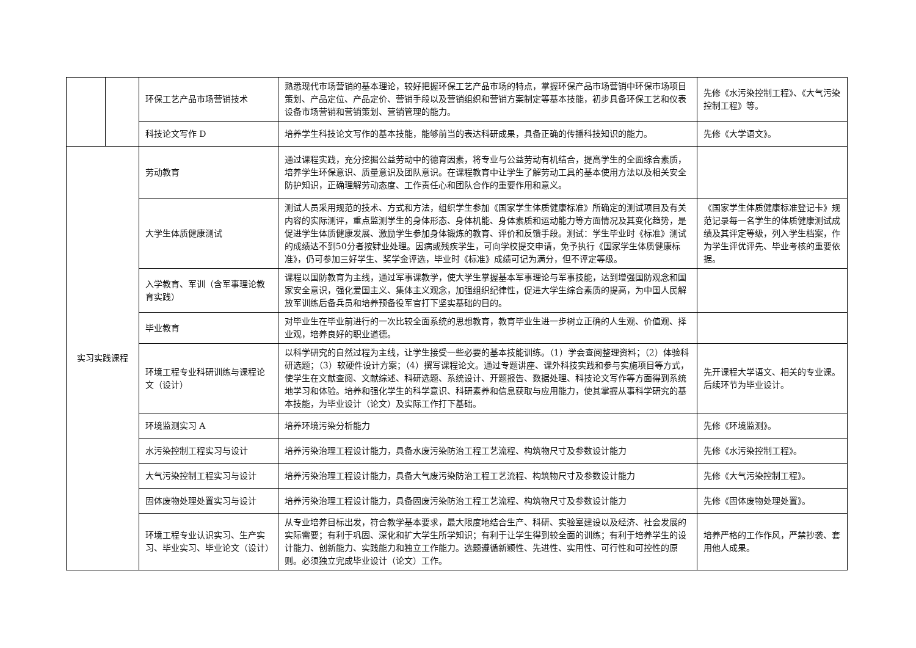| | | 环保工艺产品市场营销技术 | 熟悉现代市场营销的基本理论，较好把握环保工艺产品市场的特点，掌握环保产品市场营销中环保市场项目策划、产品定位、产品定价、营销手段以及营销组织和营销方案制定等基本技能，初步具备环保工艺和仪表设备市场营销和营销策划、营销管理的能力。 | 先修《水污染控制工程》、《大气污染控制工程》等。 |
| | | 科技论文写作 D | 培养学生科技论文写作的基本技能，能够前当的表达科研成果，具备正确的传播科技知识的能力。 | 先修《大学语文》。 |
| 实习实践课程 | | 劳动教育 | 通过课程实践，充分挖掘公益劳动中的德育因素，将专业与公益劳动有机结合，提高学生的全面综合素质，培养学生环保意识、质量意识及团队意识。在课程教育中让学生了解劳动工具的基本使用方法以及相关安全防护知识，正确理解劳动态度、工作责任心和团队合作的重要作用和意义。 | |
| | | 大学生体质健康测试 | 测试人员采用规范的技术、方式和方法，组织学生参加《国家学生体质健康标准》所确定的测试项目及有关内容的实际测评，重点监测学生的身体形态、身体机能、身体素质和运动能力等方面情况及其变化趋势，是促进学生体质健康发展、激励学生参加身体锻炼的教育、评价和反馈手段。测试：学生毕业时《标准》测试的成绩达不到50分者按肄业处理。因病或残疾学生，可向学校提交申请，免予执行《国家学生体质健康标准》，仍可参加三好学生、奖学金评选，毕业时《标准》成绩可记为满分，但不评定等级。 | 《国家学生体质健康标准登记卡》规范记录每一名学生的体质健康测试成绩及其评定等级，列入学生档案，作为学生评优评先、毕业考核的重要依据。 |
| | | 入学教育、军训（含军事理论教育实践） | 课程以国防教育为主线，通过军事课教学，使大学生掌握基本军事理论与军事技能，达到增强国防观念和国家安全意识，强化爱国主义、集体主义观念，加强组织纪律性，促进大学生综合素质的提高，为中国人民解放军训练后备兵员和培养预备役军官打下坚实基础的目的。 | |
| | | 毕业教育 | 对毕业生在毕业前进行的一次比较全面系统的思想教育，教育毕业生进一步树立正确的人生观、价值观、择业观，培养良好的职业道德。 | |
| | | 环境工程专业科研训练与课程论文（设计） | 以科学研究的自然过程为主线，让学生接受一些必要的基本技能训练。（1）学会查阅整理资料；（2）体验科研选题；（3）软硬件设计方案；（4）撰写课程论文。通过专题讲座、课外科技实践和参与实施项目等方式，使学生在文献查阅、文献综述、科研选题、系统设计、开题报告、数据处理、科技论文写作等方面得到系统地学习和体验。培养和强化学生的科学意识、科研素养和信息获取与应用能力，使其掌握从事科学研究的基本技能，为毕业设计（论文）及实际工作打下基础。 | 先开课程大学语文、相关的专业课。后续环节为毕业设计。 |
| | | 环境监测实习 A | 培养环境污染分析能力 | 先修《环境监测》。 |
| | | 水污染控制工程实习与设计 | 培养污染治理工程设计能力，具备水废污染防治工程工艺流程、构筑物尺寸及参数设计能力 | 先修《水污染控制工程》。 |
| | | 大气污染控制工程实习与设计 | 培养污染治理工程设计能力，具备大气废污染防治工程工艺流程、构筑物尺寸及参数设计能力 | 先修《大气污染控制工程》。 |
| | | 固体废物处理处置实习与设计 | 培养污染治理工程设计能力，具备固废污染防治工程工艺流程、构筑物尺寸及参数设计能力 | 先修《固体废物处理处置》。 |
| | | 环境工程专业认识实习、生产实习、毕业实习、毕业论文（设计） | 从专业培养目标出发，符合教学基本要求，最大限度地结合生产、科研、实验室建设以及经济、社会发展的实际需要；有利于巩固、深化和扩大学生所学知识；有利于让学生得到较全面的训练；有利于培养学生的设计能力、创新能力、实践能力和独立工作能力。选题遵循新颖性、先进性、实用性、可行性和可控性的原则。必须独立完成毕业设计（论文）工作。 | 培养严格的工作作风，严禁抄袭、套用他人成果。 |